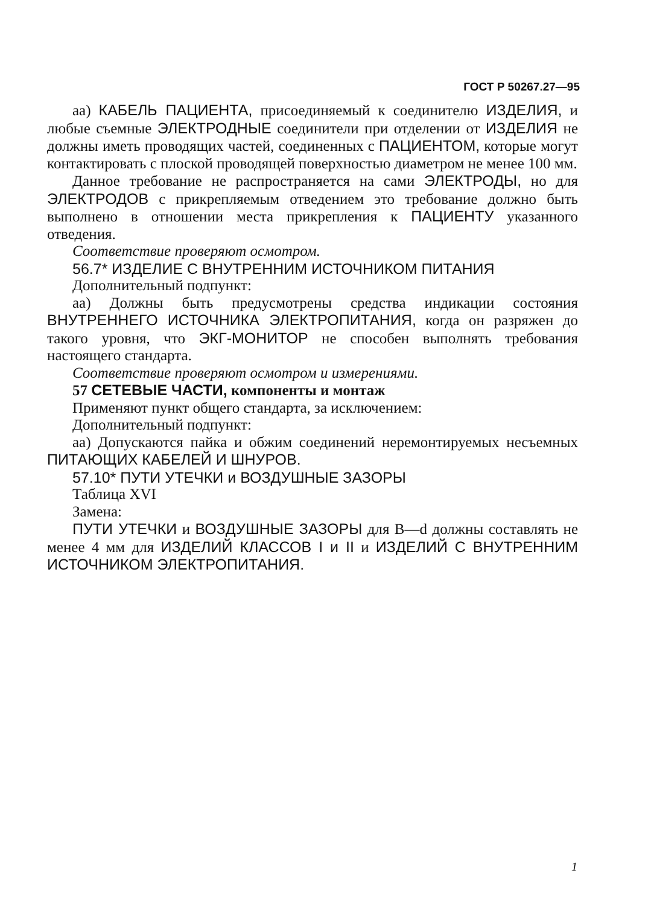ГОСТ Р 50267.27—95
аа) КАБЕЛЬ ПАЦИЕНТА, присоединяемый к соединителю ИЗДЕЛИЯ, и любые съемные ЭЛЕКТРОДНЫЕ соединители при отделении от ИЗДЕЛИЯ не должны иметь проводящих частей, соединенных с ПАЦИЕНТОМ, которые могут контактировать с плоской проводящей поверхностью диаметром не менее 100 мм.
Данное требование не распространяется на сами ЭЛЕКТРОДЫ, но для ЭЛЕКТРОДОВ с прикрепляемым отведением это требование должно быть выполнено в отношении места прикрепления к ПАЦИЕНТУ указанного отведения.
Соответствие проверяют осмотром.
56.7* ИЗДЕЛИЕ С ВНУТРЕННИМ ИСТОЧНИКОМ ПИТАНИЯ
Дополнительный подпункт:
аа) Должны быть предусмотрены средства индикации состояния ВНУТРЕННЕГО ИСТОЧНИКА ЭЛЕКТРОПИТАНИЯ, когда он разряжен до такого уровня, что ЭКГ-МОНИТОР не способен выполнять требования настоящего стандарта.
Соответствие проверяют осмотром и измерениями.
57 СЕТЕВЫЕ ЧАСТИ, компоненты и монтаж
Применяют пункт общего стандарта, за исключением:
Дополнительный подпункт:
аа) Допускаются пайка и обжим соединений неремонтируемых несъемных ПИТАЮЩИХ КАБЕЛЕЙ И ШНУРОВ.
57.10* ПУТИ УТЕЧКИ и ВОЗДУШНЫЕ ЗАЗОРЫ
Таблица XVI
Замена:
ПУТИ УТЕЧКИ и ВОЗДУШНЫЕ ЗАЗОРЫ для В—d должны составлять не менее 4 мм для ИЗДЕЛИЙ КЛАССОВ I и II и ИЗДЕЛИЙ С ВНУТРЕННИМ ИСТОЧНИКОМ ЭЛЕКТРОПИТАНИЯ.
1